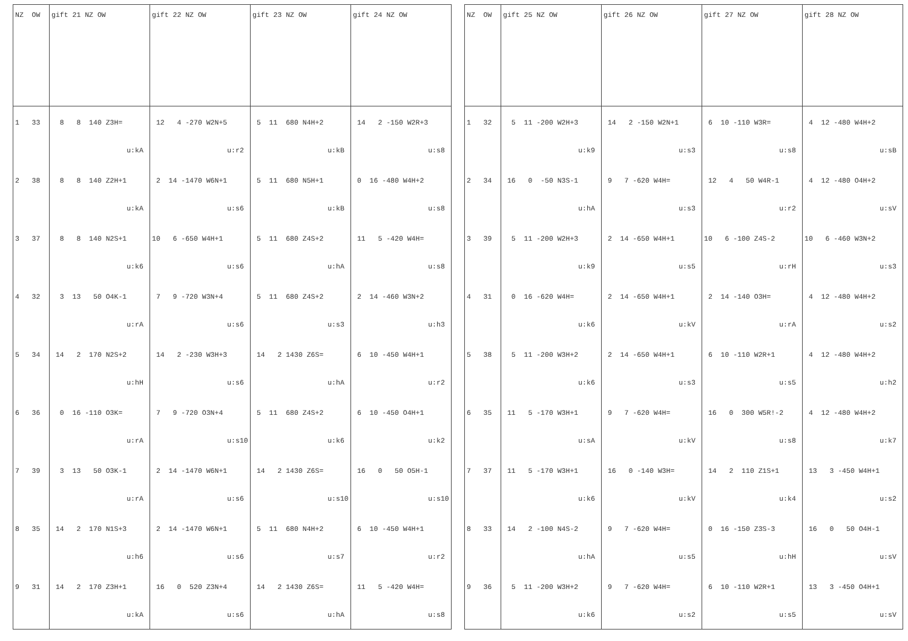| NZ OW | gift 21 NZ OW | gift 22 NZ OW | gift 23 NZ OW | gift 24 NZ OW |
| --- | --- | --- | --- | --- |
| 1 33 | 8 8 140 Z3H= u:kA | 12 4 -270 W2N+5 u:r2 | 5 11 680 N4H+2 u:kB | 14 2 -150 W2R+3 u:s8 |
| 2 38 | 8 8 140 Z2H+1 u:kA | 2 14 -1470 W6N+1 u:s6 | 5 11 680 N5H+1 u:kB | 0 16 -480 W4H+2 u:s8 |
| 3 37 | 8 8 140 N2S+1 u:k6 | 10 6 -650 W4H+1 u:s6 | 5 11 680 Z4S+2 u:hA | 11 5 -420 W4H= u:s8 |
| 4 32 | 3 13 50 O4K-1 u:rA | 7 9 -720 W3N+4 u:s6 | 5 11 680 Z4S+2 u:s3 | 2 14 -460 W3N+2 u:h3 |
| 5 34 | 14 2 170 N2S+2 u:hH | 14 2 -230 W3H+3 u:s6 | 14 2 1430 Z6S= u:hA | 6 10 -450 W4H+1 u:r2 |
| 6 36 | 0 16 -110 O3K= u:rA | 7 9 -720 O3N+4 u:s10 | 5 11 680 Z4S+2 u:k6 | 6 10 -450 O4H+1 u:k2 |
| 7 39 | 3 13 50 O3K-1 u:rA | 2 14 -1470 W6N+1 u:s6 | 14 2 1430 Z6S= u:s10 | 16 0 50 O5H-1 u:s10 |
| 8 35 | 14 2 170 N1S+3 u:h6 | 2 14 -1470 W6N+1 u:s6 | 5 11 680 N4H+2 u:s7 | 6 10 -450 W4H+1 u:r2 |
| 9 31 | 14 2 170 Z3H+1 u:kA | 16 0 520 Z3N+4 u:s6 | 14 2 1430 Z6S= u:hA | 11 5 -420 W4H= u:s8 |
| NZ OW | gift 25 NZ OW | gift 26 NZ OW | gift 27 NZ OW | gift 28 NZ OW |
| --- | --- | --- | --- | --- |
| 1 32 | 5 11 -200 W2H+3 u:k9 | 14 2 -150 W2N+1 u:s3 | 6 10 -110 W3R= u:s8 | 4 12 -480 W4H+2 u:sB |
| 2 34 | 16 0 -50 N3S-1 u:hA | 9 7 -620 W4H= u:s3 | 12 4 50 W4R-1 u:r2 | 4 12 -480 O4H+2 u:sV |
| 3 39 | 5 11 -200 W2H+3 u:k9 | 2 14 -650 W4H+1 u:s5 | 10 6 -100 Z4S-2 u:rH | 10 6 -460 W3N+2 u:s3 |
| 4 31 | 0 16 -620 W4H= u:k6 | 2 14 -650 W4H+1 u:kV | 2 14 -140 O3H= u:rA | 4 12 -480 W4H+2 u:s2 |
| 5 38 | 5 11 -200 W3H+2 u:k6 | 2 14 -650 W4H+1 u:s3 | 6 10 -110 W2R+1 u:s5 | 4 12 -480 W4H+2 u:h2 |
| 6 35 | 11 5 -170 W3H+1 u:sA | 9 7 -620 W4H= u:kV | 16 0 300 W5R!-2 u:s8 | 4 12 -480 W4H+2 u:k7 |
| 7 37 | 11 5 -170 W3H+1 u:k6 | 16 0 -140 W3H= u:kV | 14 2 110 Z1S+1 u:k4 | 13 3 -450 W4H+1 u:s2 |
| 8 33 | 14 2 -100 N4S-2 u:hA | 9 7 -620 W4H= u:s5 | 0 16 -150 Z3S-3 u:hH | 16 0 50 O4H-1 u:sV |
| 9 36 | 5 11 -200 W3H+2 u:k6 | 9 7 -620 W4H= u:s2 | 6 10 -110 W2R+1 u:s5 | 13 3 -450 O4H+1 u:sV |